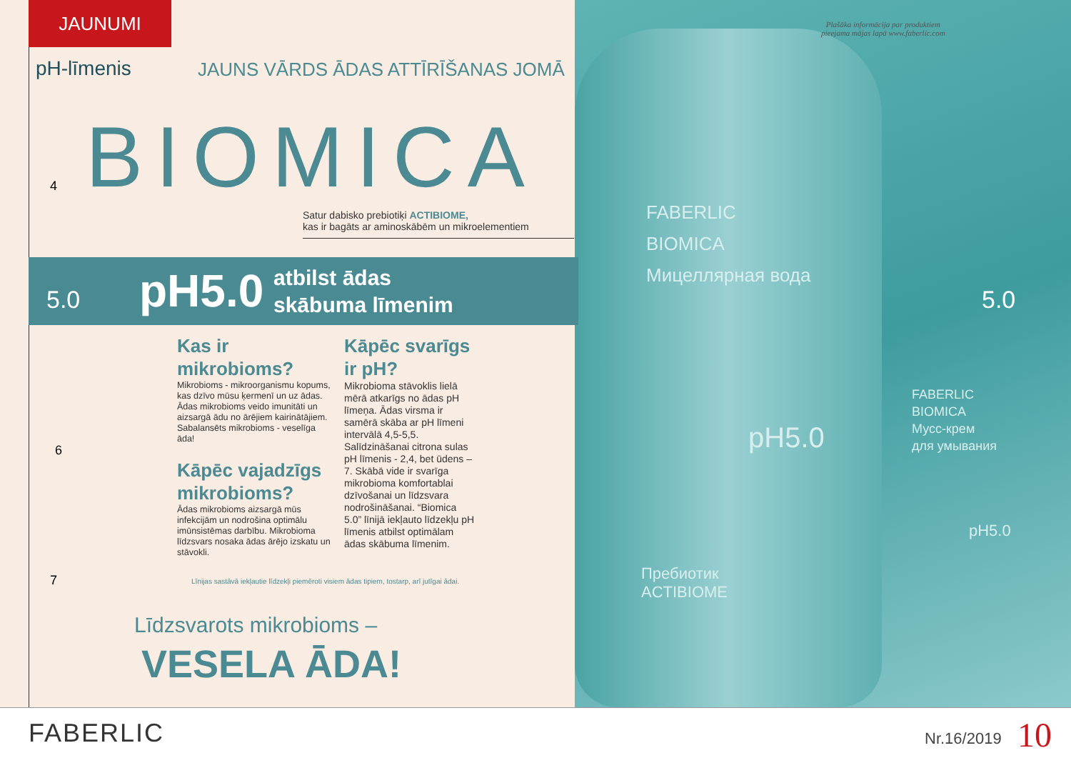JAUNUMI
pH-līmenis
JAUNS VĀRDS ĀDAS ATTĪRĪŠANAS JOMĀ
BIOMICA
Satur dabisko prebiotiķi ACTIBIOME,
kas ir bagāts ar aminoskābēm un mikroelementiem
5.0 pH5.0
atbilst ādas
skābuma līmenim
5.0
Kas ir
mikrobioms?
Mikrobioms - mikroorganismu kopums, kas dzīvo mūsu ķermenī un uz ādas. Ādas mikrobioms veido imunitāti un aizsargā ādu no ārējiem kairinātājiem. Sabalansēts mikrobioms - veselīga āda!
Kāpēc vajadzīgs mikrobioms?
Ādas mikrobioms aizsargā mūs infekcijām un nodrošina optimālu imūnsistēmas darbību. Mikrobioma līdzsvars nosaka ādas ārējo izskatu un stāvokli.
Kāpēc svarīgs ir pH?
Mikrobioma stāvoklis lielā mērā atkarīgs no ādas pH līmeņa. Ādas virsma ir samērā skāba ar pH līmeni intervālā 4,5-5,5. Salīdzināšanai citrona sulas pH līmenis - 2,4, bet ūdens – 7. Skābā vide ir svarīga mikrobioma komfortablai dzīvošanai un līdzsvara nodrošināšanai. “Biomica 5.0” līnijā iekļauto līdzekļu pH līmenis atbilst optimālam ādas skābuma līmenim.
Līnijas sastāvā iekļautie līdzekļi piemēroti visiem ādas tipiem, tostarp, arī jutīgai ādai.
Līdzsvarots mikrobioms –
VESELA ĀDA!
4
6
7
Plašāka informācija par produktiem
pieejama mājas lapā www.faberlic.com
FABERLIC
BIOMICA
Мицеллярная вода
pH5.0
Пребиотик
ACTIBIOME
FABERLIC
BIOMICA
Мусс-крем
для умывания
pH5.0
FABERLIC Nr.16/2019 10